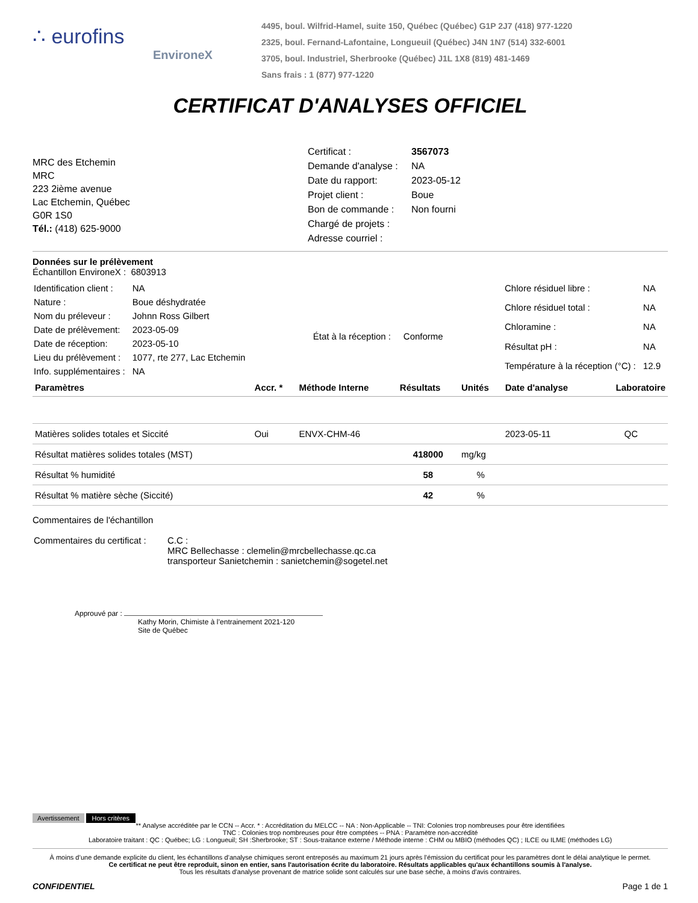∴ eurofins
EnvironeX
4495, boul. Wilfrid-Hamel, suite 150, Québec (Québec) G1P 2J7 (418) 977-1220
2325, boul. Fernand-Lafontaine, Longueuil (Québec) J4N 1N7 (514) 332-6001
3705, boul. Industriel, Sherbrooke (Québec) J1L 1X8 (819) 481-1469
Sans frais : 1 (877) 977-1220
CERTIFICAT D'ANALYSES OFFICIEL
MRC des Etchemin
MRC
223 2ième avenue
Lac Etchemin, Québec
G0R 1S0
Tél.: (418) 625-9000
| Certificat : | 3567073 |
| Demande d'analyse : | NA |
| Date du rapport: | 2023-05-12 |
| Projet client : | Boue |
| Bon de commande : | Non fourni |
| Chargé de projets : | |
| Adresse courriel : | |
Données sur le prélèvement
Échantillon EnvironeX : 6803913
| Identification client : | NA |
| Nature : | Boue déshydratée |
| Nom du préleveur : | Johnn Ross Gilbert |
| Date de prélèvement: | 2023-05-09 |
| Date de réception: | 2023-05-10 |
| Lieu du prélèvement : | 1077, rte 277, Lac Etchemin |
| Info. supplémentaires : | NA |
État à la réception : Conforme
| Chlore résiduel libre : | NA |
| Chlore résiduel total : | NA |
| Chloramine : | NA |
| Résultat pH : | NA |
| Température à la réception (°C) : | 12.9 |
| Paramètres | Accr. * | Méthode Interne | Résultats | Unités | Date d'analyse | Laboratoire |
| --- | --- | --- | --- | --- | --- | --- |
| Matières solides totales et Siccité | Oui | ENVX-CHM-46 | | | 2023-05-11 | QC |
| Résultat matières solides totales (MST) | | | 418000 | mg/kg | | |
| Résultat % humidité | | | 58 | % | | |
| Résultat % matière sèche (Siccité) | | | 42 | % | | |
Commentaires de l'échantillon
| Commentaires du certificat : | C.C : MRC Bellechasse : clemelin@mrcbellechasse.qc.ca transporteur Sanietchemin : sanietchemin@sogetel.net |
Approuvé par :
Kathy Morin, Chimiste à l’entrainement 2021-120
Site de Québec
Avertissement Hors critères
** Analyse accréditée par le CCN -- Accr. * : Accréditation du MELCC -- NA : Non-Applicable -- TNI: Colonies trop nombreuses pour être identifiées
TNC : Colonies trop nombreuses pour être comptées -- PNA : Paramètre non-accrédité
Laboratoire traitant : QC : Québec; LG : Longueuil; SH :Sherbrooke; ST : Sous-traitance externe / Méthode interne : CHM ou MBIO (méthodes QC) ; ILCE ou ILME (méthodes LG)
À moins d’une demande explicite du client, les échantillons d’analyse chimiques seront entreposés au maximum 21 jours après l’émission du certificat pour les paramètres dont le délai analytique le permet.
Ce certificat ne peut être reproduit, sinon en entier, sans l'autorisation écrite du laboratoire. Résultats applicables qu'aux échantillons soumis à l'analyse.
Tous les résultats d'analyse provenant de matrice solide sont calculés sur une base sèche, à moins d'avis contraires.
CONFIDENTIEL Page 1 de 1